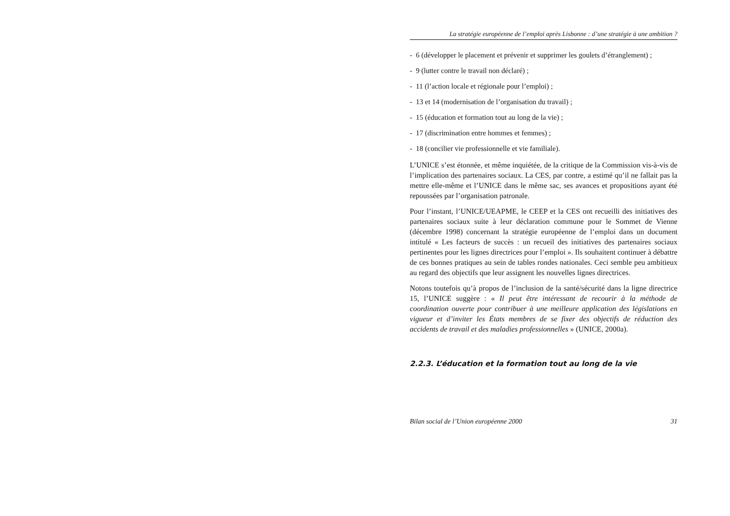La stratégie européenne de l’emploi après Lisbonne : d’une stratégie à une ambition ?
- 6 (développer le placement et prévenir et supprimer les goulets d’étranglement) ;
- 9 (lutter contre le travail non déclaré) ;
- 11 (l’action locale et régionale pour l’emploi) ;
- 13 et 14 (modernisation de l’organisation du travail) ;
- 15 (éducation et formation tout au long de la vie) ;
- 17 (discrimination entre hommes et femmes) ;
- 18 (concilier vie professionnelle et vie familiale).
L’UNICE s’est étonnée, et même inquiétée, de la critique de la Commission vis-à-vis de l’implication des partenaires sociaux. La CES, par contre, a estimé qu’il ne fallait pas la mettre elle-même et l’UNICE dans le même sac, ses avances et propositions ayant été repoussées par l’organisation patronale.
Pour l’instant, l’UNICE/UEAPME, le CEEP et la CES ont recueilli des initiatives des partenaires sociaux suite à leur déclaration commune pour le Sommet de Vienne (décembre 1998) concernant la stratégie européenne de l’emploi dans un document intitulé « Les facteurs de succès : un recueil des initiatives des partenaires sociaux pertinentes pour les lignes directrices pour l’emploi ». Ils souhaitent continuer à débattre de ces bonnes pratiques au sein de tables rondes nationales. Ceci semble peu ambitieux au regard des objectifs que leur assignent les nouvelles lignes directrices.
Notons toutefois qu’à propos de l’inclusion de la santé/sécurité dans la ligne directrice 15, l’UNICE suggère : « Il peut être intéressant de recourir à la méthode de coordination ouverte pour contribuer à une meilleure application des législations en vigueur et d’inviter les États membres de se fixer des objectifs de réduction des accidents de travail et des maladies professionnelles » (UNICE, 2000a).
2.2.3. L’éducation et la formation tout au long de la vie
Bilan social de l’Union européenne 2000 31